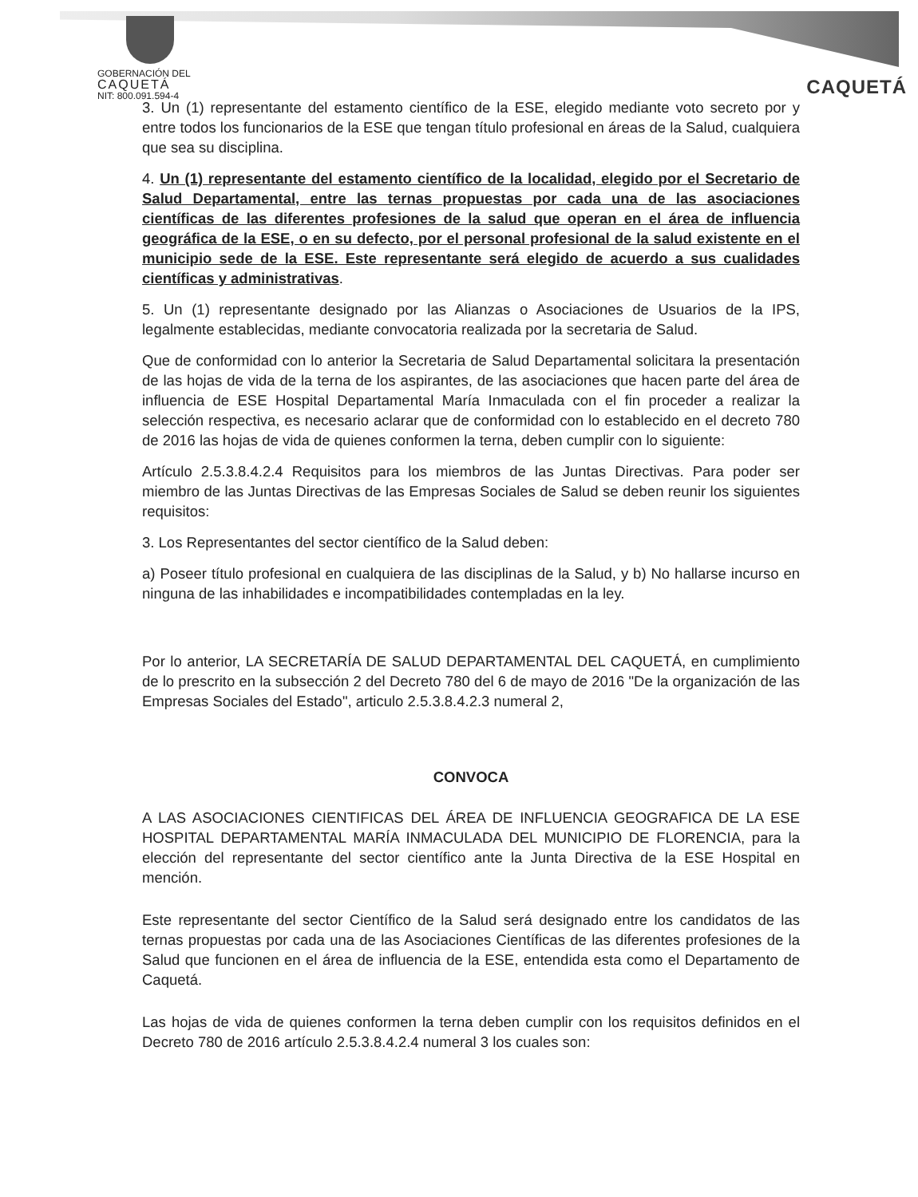GOBERNACIÓN DEL
CAQUETÁ
NIT: 800.091.594-4
CAQUETÁ
3. Un (1) representante del estamento científico de la ESE, elegido mediante voto secreto por y entre todos los funcionarios de la ESE que tengan título profesional en áreas de la Salud, cualquiera que sea su disciplina.
4. Un (1) representante del estamento científico de la localidad, elegido por el Secretario de Salud Departamental, entre las ternas propuestas por cada una de las asociaciones científicas de las diferentes profesiones de la salud que operan en el área de influencia geográfica de la ESE, o en su defecto, por el personal profesional de la salud existente en el municipio sede de la ESE. Este representante será elegido de acuerdo a sus cualidades científicas y administrativas.
5. Un (1) representante designado por las Alianzas o Asociaciones de Usuarios de la IPS, legalmente establecidas, mediante convocatoria realizada por la secretaria de Salud.
Que de conformidad con lo anterior la Secretaria de Salud Departamental solicitara la presentación de las hojas de vida de la terna de los aspirantes, de las asociaciones que hacen parte del área de influencia de ESE Hospital Departamental María Inmaculada con el fin proceder a realizar la selección respectiva, es necesario aclarar que de conformidad con lo establecido en el decreto 780 de 2016 las hojas de vida de quienes conformen la terna, deben cumplir con lo siguiente:
Artículo 2.5.3.8.4.2.4 Requisitos para los miembros de las Juntas Directivas. Para poder ser miembro de las Juntas Directivas de las Empresas Sociales de Salud se deben reunir los siguientes requisitos:
3. Los Representantes del sector científico de la Salud deben:
a) Poseer título profesional en cualquiera de las disciplinas de la Salud, y b) No hallarse incurso en ninguna de las inhabilidades e incompatibilidades contempladas en la ley.
Por lo anterior, LA SECRETARÍA DE SALUD DEPARTAMENTAL DEL CAQUETÁ, en cumplimiento de lo prescrito en la subsección 2 del Decreto 780 del 6 de mayo de 2016 "De la organización de las Empresas Sociales del Estado", articulo 2.5.3.8.4.2.3 numeral 2,
CONVOCA
A LAS ASOCIACIONES CIENTIFICAS DEL ÁREA DE INFLUENCIA GEOGRAFICA DE LA ESE HOSPITAL DEPARTAMENTAL MARÍA INMACULADA DEL MUNICIPIO DE FLORENCIA, para la elección del representante del sector científico ante la Junta Directiva de la ESE Hospital en mención.
Este representante del sector Científico de la Salud será designado entre los candidatos de las ternas propuestas por cada una de las Asociaciones Científicas de las diferentes profesiones de la Salud que funcionen en el área de influencia de la ESE, entendida esta como el Departamento de Caquetá.
Las hojas de vida de quienes conformen la terna deben cumplir con los requisitos definidos en el Decreto 780 de 2016 artículo 2.5.3.8.4.2.4 numeral 3 los cuales son: